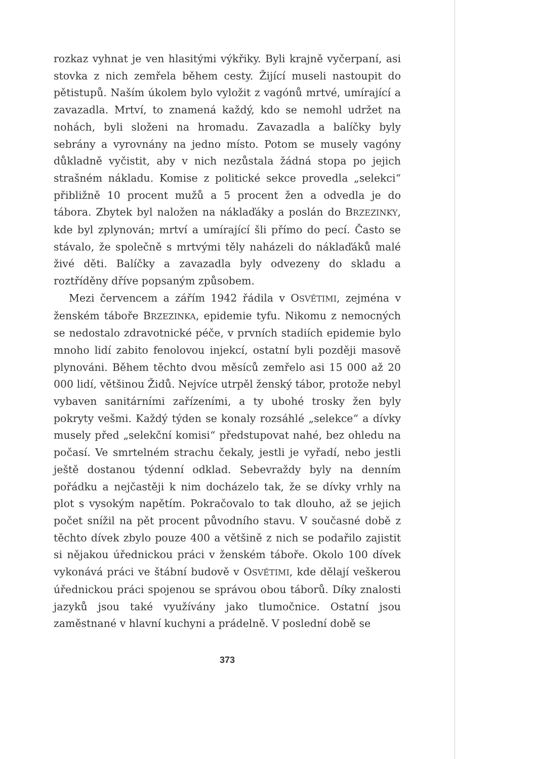rozkaz vyhnat je ven hlasitými výkřiky. Byli krajně vyčerpaní, asi stovka z nich zemřela během cesty. Žijící museli nastoupit do pětistupů. Naším úkolem bylo vyložit z vagónů mrtvé, umírající a zavazadla. Mrtví, to znamená každý, kdo se nemohl udržet na nohách, byli složeni na hromadu. Zavazadla a balíčky byly sebrány a vyrovnány na jedno místo. Potom se musely vagóny důkladně vyčistit, aby v nich nezůstala žádná stopa po jejich strašném nákladu. Komise z politické sekce provedla „selekci“ přibližně 10 procent mužů a 5 procent žen a odvedla je do tábora. Zbytek byl naložen na náklaďáky a poslán do BRZEZINKY, kde byl zplynován; mrtví a umírající šli přímo do pecí. Často se stávalo, že společně s mrtvými těly naházeli do náklaďáků malé živé děti. Balíčky a zavazadla byly odvezeny do skladu a roztříděny dříve popsaným způsobem.
Mezi červencem a zářím 1942 řádila v OSVĚTIMI, zejména v ženském táboře BRZEZINKA, epidemie tyfu. Nikomu z nemocných se nedostalo zdravotnické péče, v prvních stadiích epidemie bylo mnoho lidí zabito fenolovou injekcí, ostatní byli později masově plynováni. Během těchto dvou měsíců zemřelo asi 15 000 až 20 000 lidí, většinou Židů. Nejvíce utrpěl ženský tábor, protože nebyl vybaven sanitárními zařízeními, a ty ubohé trosky žen byly pokryty vešmi. Každý týden se konaly rozsáhlé „selekce“ a dívky musely před „selekční komisi“ předstupovat nahé, bez ohledu na počasí. Ve smrtelném strachu čekaly, jestli je vyřadí, nebo jestli ještě dostanou týdenní odklad. Sebevraždy byly na denním pořádku a nejčastěji k nim docházelo tak, že se dívky vrhly na plot s vysokým napětím. Pokračovalo to tak dlouho, až se jejich počet snížil na pět procent původního stavu. V současné době z těchto dívek zbylo pouze 400 a většině z nich se podařilo zajistit si nějakou úřednickou práci v ženském táboře. Okolo 100 dívek vykonává práci ve štábní budově v OSVĚTIMI, kde dělají veškerou úřednickou práci spojenou se správou obou táborů. Díky znalosti jazyků jsou také využívány jako tlumočnice. Ostatní jsou zaměstnané v hlavní kuchyni a prádelně. V poslední době se
373